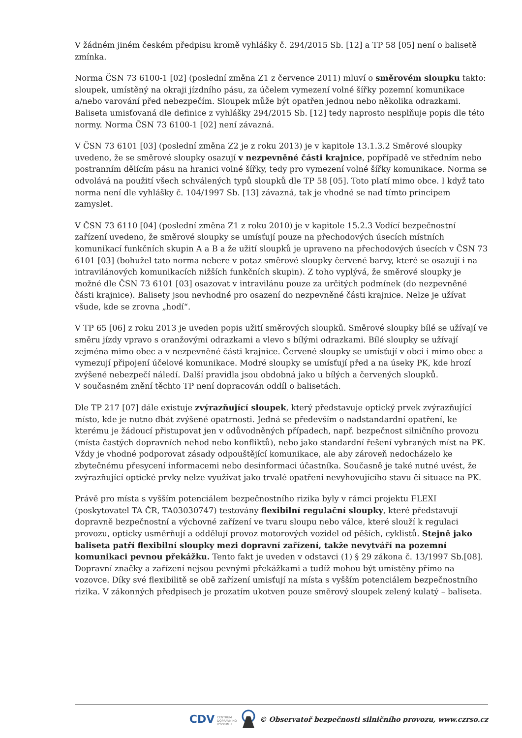V žádném jiném českém předpisu kromě vyhlášky č. 294/2015 Sb. [12] a TP 58 [05] není o balisetě zmínka.
Norma ČSN 73 6100-1 [02] (poslední změna Z1 z července 2011) mluví o směrovém sloupku takto: sloupek, umístěný na okraji jízdního pásu, za účelem vymezení volné šířky pozemní komunikace a/nebo varování před nebezpečím. Sloupek může být opatřen jednou nebo několika odrazkami. Baliseta umisťovaná dle definice z vyhlášky 294/2015 Sb. [12] tedy naprosto nesplňuje popis dle této normy. Norma ČSN 73 6100-1 [02] není závazná.
V ČSN 73 6101 [03] (poslední změna Z2 je z roku 2013) je v kapitole 13.1.3.2 Směrové sloupky uvedeno, že se směrové sloupky osazují v nezpevněné části krajnice, popřípadě ve středním nebo postranním dělícím pásu na hranici volné šířky, tedy pro vymezení volné šířky komunikace. Norma se odvolává na použití všech schválených typů sloupků dle TP 58 [05]. Toto platí mimo obce. I když tato norma není dle vyhlášky č. 104/1997 Sb. [13] závazná, tak je vhodné se nad tímto principem zamyslet.
V ČSN 73 6110 [04] (poslední změna Z1 z roku 2010) je v kapitole 15.2.3 Vodící bezpečnostní zařízení uvedeno, že směrové sloupky se umísťují pouze na přechodových úsecích místních komunikací funkčních skupin A a B a že užití sloupků je upraveno na přechodových úsecích v ČSN 73 6101 [03] (bohužel tato norma nebere v potaz směrové sloupky červené barvy, které se osazují i na intravilánových komunikacích nižších funkčních skupin). Z toho vyplývá, že směrové sloupky je možné dle ČSN 73 6101 [03] osazovat v intravilánu pouze za určitých podmínek (do nezpevněné části krajnice). Balisety jsou nevhodné pro osazení do nezpevněné části krajnice. Nelze je užívat všude, kde se zrovna „hodí“.
V TP 65 [06] z roku 2013 je uveden popis užití směrových sloupků. Směrové sloupky bílé se užívají ve směru jízdy vpravo s oranžovými odrazkami a vlevo s bílými odrazkami. Bílé sloupky se užívají zejména mimo obec a v nezpevněné části krajnice. Červené sloupky se umísťují v obci i mimo obec a vymezují připojení účelové komunikace. Modré sloupky se umísťují před a na úseky PK, kde hrozí zvýšené nebezpečí náledí. Další pravidla jsou obdobná jako u bílých a červených sloupků.
V současném znění těchto TP není dopracován oddíl o balisetách.
Dle TP 217 [07] dále existuje zvýrazňující sloupek, který představuje optický prvek zvýrazňující místo, kde je nutno dbát zvýšené opatrnosti. Jedná se především o nadstandardní opatření, ke kterému je žádoucí přistupovat jen v odůvodněných případech, např. bezpečnost silničního provozu (místa častých dopravních nehod nebo konfliktů), nebo jako standardní řešení vybraných míst na PK. Vždy je vhodné podporovat zásady odpouštějící komunikace, ale aby zároveň nedocházelo ke zbytečnému přesycení informacemi nebo desinformaci účastníka. Současně je také nutné uvést, že zvýrazňující optické prvky nelze využívat jako trvalé opatření nevyhovujícího stavu či situace na PK.
Právě pro místa s vyšším potenciálem bezpečnostního rizika byly v rámci projektu FLEXI (poskytovatel TA ČR, TA03030747) testovány flexibilní regulační sloupky, které představují dopravně bezpečnostní a výchovné zařízení ve tvaru sloupu nebo válce, které slouží k regulaci provozu, opticky usměrňují a oddělují provoz motorových vozidel od pěších, cyklistů. Stejně jako baliseta patří flexibilní sloupky mezi dopravní zařízení, takže nevytváří na pozemní komunikaci pevnou překážku. Tento fakt je uveden v odstavci (1) § 29 zákona č. 13/1997 Sb.[08]. Dopravní značky a zařízení nejsou pevnými překážkami a tudíž mohou být umístěny přímo na vozovce. Díky své flexibilitě se obě zařízení umisťují na místa s vyšším potenciálem bezpečnostního rizika. V zákonných předpisech je prozatím ukotven pouze směrový sloupek zelený kulatý – baliseta.
CDV CENTRUM
DOPRAVNÍHO
VÝZKUMU © Observatoř bezpečnosti silničního provozu, www.czrso.cz